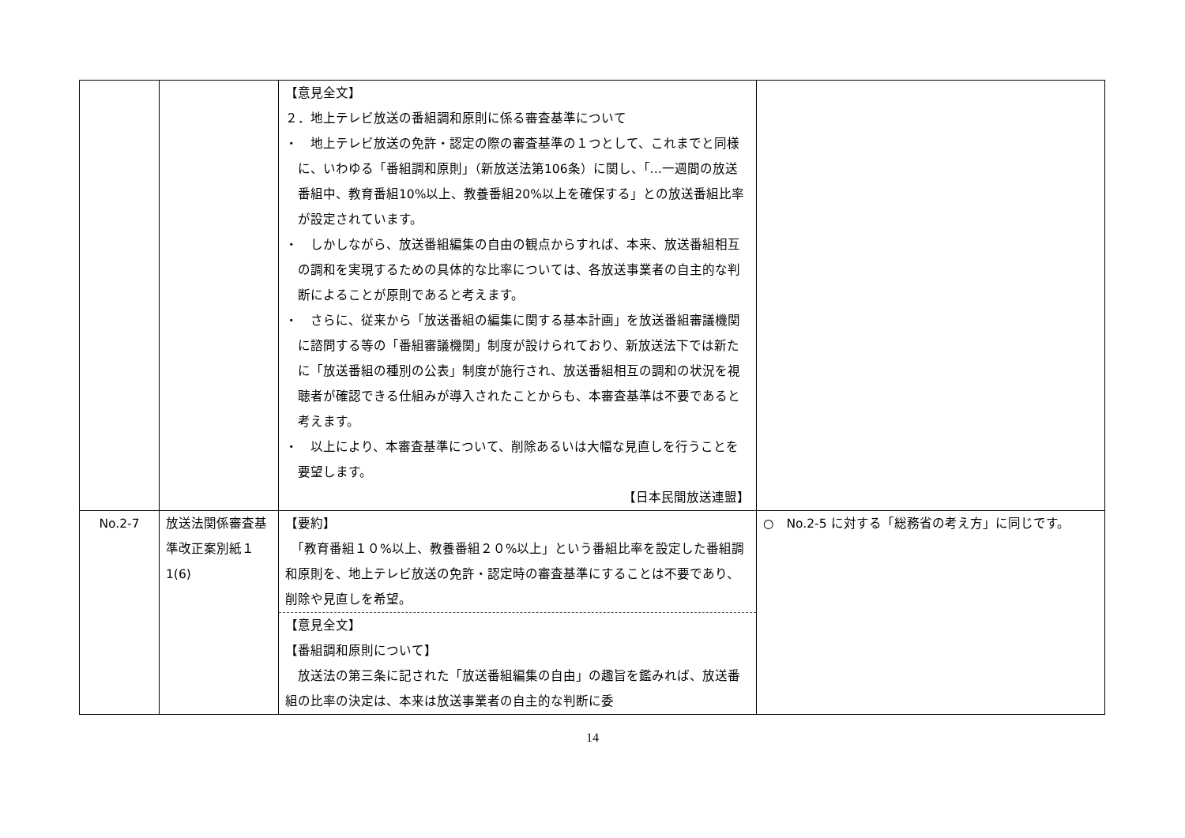| | | 【意見全文】 ２．地上テレビ放送の番組調和原則に係る審査基準について ・ 地上テレビ放送の免許・認定の際の審査基準の１つとして、これまでと同様に、いわゆる「番組調和原則」（新放送法第106条）に関し、「…一週間の放送番組中、教育番組10%以上、教養番組20%以上を確保する」との放送番組比率が設定されています。 ・ しかしながら、放送番組編集の自由の観点からすれば、本来、放送番組相互の調和を実現するための具体的な比率については、各放送事業者の自主的な判断によることが原則であると考えます。 ・ さらに、従来から「放送番組の編集に関する基本計画」を放送番組審議機関に諮問する等の「番組審議機関」制度が設けられており、新放送法下では新たに「放送番組の種別の公表」制度が施行され、放送番組相互の調和の状況を視聴者が確認できる仕組みが導入されたことからも、本審査基準は不要であると考えます。 ・ 以上により、本審査基準について、削除あるいは大幅な見直しを行うことを要望します。 【日本民間放送連盟】 | |
| No.2-7 | 放送法関係審査基準改正案別紙１ 1(6) | 【要約】 「教育番組１０%以上、教養番組２０%以上」という番組比率を設定した番組調和原則を、地上テレビ放送の免許・認定時の審査基準にすることは不要であり、削除や見直しを希望。 【意見全文】 【番組調和原則について】 放送法の第三条に記された「放送番組編集の自由」の趣旨を鑑みれば、放送番組の比率の決定は、本来は放送事業者の自主的な判断に委 | ○ No.2-5 に対する「総務省の考え方」に同じです。 |
14